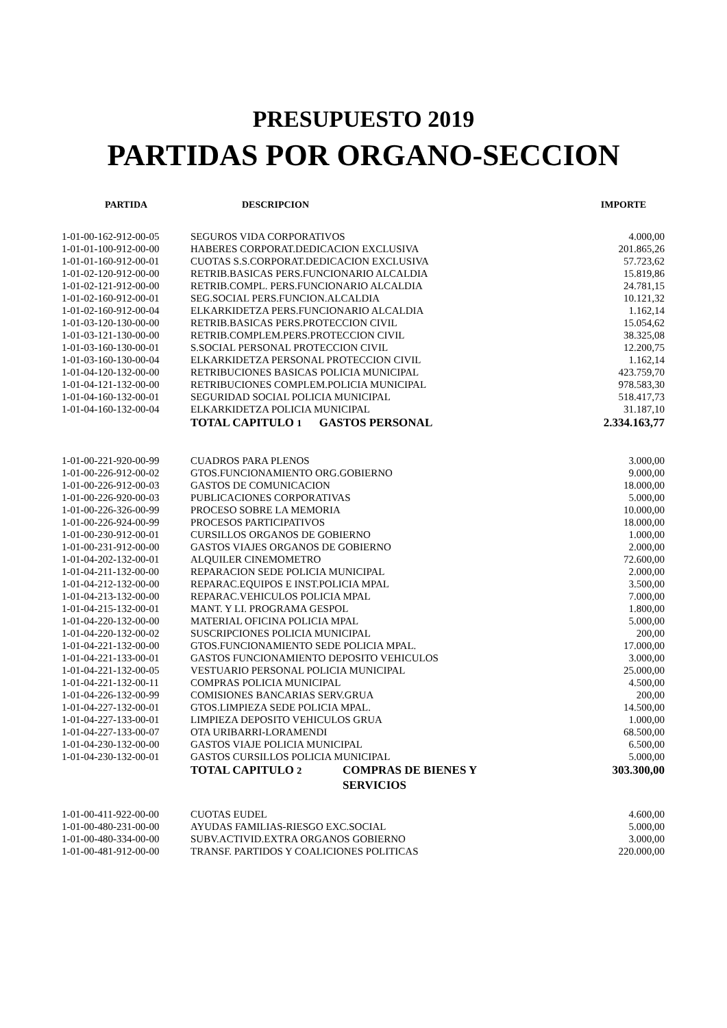PRESUPUESTO 2019
PARTIDAS POR ORGANO-SECCION
| PARTIDA | DESCRIPCION | IMPORTE |
| --- | --- | --- |
| 1-01-00-162-912-00-05 | SEGUROS VIDA CORPORATIVOS | 4.000,00 |
| 1-01-01-100-912-00-00 | HABERES CORPORAT.DEDICACION EXCLUSIVA | 201.865,26 |
| 1-01-01-160-912-00-01 | CUOTAS S.S.CORPORAT.DEDICACION EXCLUSIVA | 57.723,62 |
| 1-01-02-120-912-00-00 | RETRIB.BASICAS PERS.FUNCIONARIO ALCALDIA | 15.819,86 |
| 1-01-02-121-912-00-00 | RETRIB.COMPL. PERS.FUNCIONARIO ALCALDIA | 24.781,15 |
| 1-01-02-160-912-00-01 | SEG.SOCIAL PERS.FUNCION.ALCALDIA | 10.121,32 |
| 1-01-02-160-912-00-04 | ELKARKIDETZA PERS.FUNCIONARIO ALCALDIA | 1.162,14 |
| 1-01-03-120-130-00-00 | RETRIB.BASICAS PERS.PROTECCION CIVIL | 15.054,62 |
| 1-01-03-121-130-00-00 | RETRIB.COMPLEM.PERS.PROTECCION CIVIL | 38.325,08 |
| 1-01-03-160-130-00-01 | S.SOCIAL PERSONAL PROTECCION CIVIL | 12.200,75 |
| 1-01-03-160-130-00-04 | ELKARKIDETZA PERSONAL PROTECCION CIVIL | 1.162,14 |
| 1-01-04-120-132-00-00 | RETRIBUCIONES BASICAS POLICIA MUNICIPAL | 423.759,70 |
| 1-01-04-121-132-00-00 | RETRIBUCIONES COMPLEM.POLICIA MUNICIPAL | 978.583,30 |
| 1-01-04-160-132-00-01 | SEGURIDAD SOCIAL POLICIA MUNICIPAL | 518.417,73 |
| 1-01-04-160-132-00-04 | ELKARKIDETZA POLICIA MUNICIPAL | 31.187,10 |
| | TOTAL CAPITULO 1 GASTOS PERSONAL | 2.334.163,77 |
| 1-01-00-221-920-00-99 | CUADROS PARA PLENOS | 3.000,00 |
| 1-01-00-226-912-00-02 | GTOS.FUNCIONAMIENTO ORG.GOBIERNO | 9.000,00 |
| 1-01-00-226-912-00-03 | GASTOS DE COMUNICACION | 18.000,00 |
| 1-01-00-226-920-00-03 | PUBLICACIONES CORPORATIVAS | 5.000,00 |
| 1-01-00-226-326-00-99 | PROCESO SOBRE LA MEMORIA | 10.000,00 |
| 1-01-00-226-924-00-99 | PROCESOS PARTICIPATIVOS | 18.000,00 |
| 1-01-00-230-912-00-01 | CURSILLOS ORGANOS DE GOBIERNO | 1.000,00 |
| 1-01-00-231-912-00-00 | GASTOS VIAJES ORGANOS DE GOBIERNO | 2.000,00 |
| 1-01-04-202-132-00-01 | ALQUILER CINEMOMETRO | 72.600,00 |
| 1-01-04-211-132-00-00 | REPARACION SEDE POLICIA MUNICIPAL | 2.000,00 |
| 1-01-04-212-132-00-00 | REPARAC.EQUIPOS E INST.POLICIA MPAL | 3.500,00 |
| 1-01-04-213-132-00-00 | REPARAC.VEHICULOS POLICIA MPAL | 7.000,00 |
| 1-01-04-215-132-00-01 | MANT. Y LI. PROGRAMA GESPOL | 1.800,00 |
| 1-01-04-220-132-00-00 | MATERIAL OFICINA POLICIA MPAL | 5.000,00 |
| 1-01-04-220-132-00-02 | SUSCRIPCIONES POLICIA MUNICIPAL | 200,00 |
| 1-01-04-221-132-00-00 | GTOS.FUNCIONAMIENTO SEDE POLICIA MPAL. | 17.000,00 |
| 1-01-04-221-133-00-01 | GASTOS FUNCIONAMIENTO DEPOSITO VEHICULOS | 3.000,00 |
| 1-01-04-221-132-00-05 | VESTUARIO PERSONAL POLICIA MUNICIPAL | 25.000,00 |
| 1-01-04-221-132-00-11 | COMPRAS POLICIA MUNICIPAL | 4.500,00 |
| 1-01-04-226-132-00-99 | COMISIONES BANCARIAS SERV.GRUA | 200,00 |
| 1-01-04-227-132-00-01 | GTOS.LIMPIEZA SEDE POLICIA MPAL. | 14.500,00 |
| 1-01-04-227-133-00-01 | LIMPIEZA DEPOSITO VEHICULOS GRUA | 1.000,00 |
| 1-01-04-227-133-00-07 | OTA URIBARRI-LORAMENDI | 68.500,00 |
| 1-01-04-230-132-00-00 | GASTOS VIAJE POLICIA MUNICIPAL | 6.500,00 |
| 1-01-04-230-132-00-01 | GASTOS CURSILLOS POLICIA MUNICIPAL | 5.000,00 |
| | TOTAL CAPITULO 2 COMPRAS DE BIENES Y SERVICIOS | 303.300,00 |
| 1-01-00-411-922-00-00 | CUOTAS EUDEL | 4.600,00 |
| 1-01-00-480-231-00-00 | AYUDAS FAMILIAS-RIESGO EXC.SOCIAL | 5.000,00 |
| 1-01-00-480-334-00-00 | SUBV.ACTIVID.EXTRA ORGANOS GOBIERNO | 3.000,00 |
| 1-01-00-481-912-00-00 | TRANSF. PARTIDOS Y COALICIONES POLITICAS | 220.000,00 |